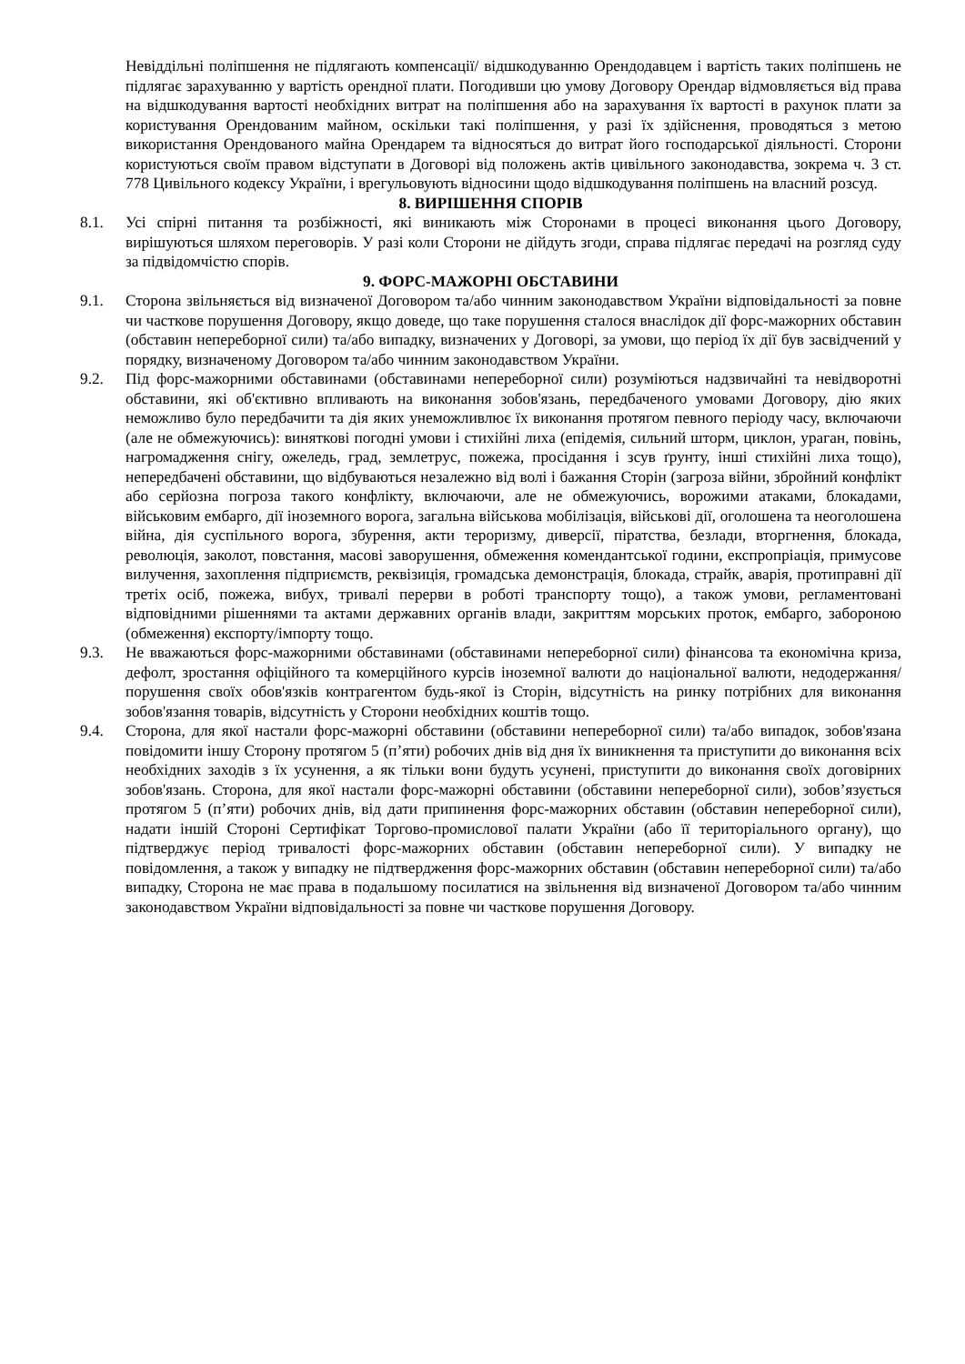Невіддільні поліпшення не підлягають компенсації/ відшкодуванню Орендодавцем і вартість таких поліпшень не підлягає зарахуванню у вартість орендної плати. Погодивши цю умову Договору Орендар відмовляється від права на відшкодування вартості необхідних витрат на поліпшення або на зарахування їх вартості в рахунок плати за користування Орендованим майном, оскільки такі поліпшення, у разі їх здійснення, проводяться з метою використання Орендованого майна Орендарем та відносяться до витрат його господарської діяльності. Сторони користуються своїм правом відступати в Договорі від положень актів цивільного законодавства, зокрема ч. 3 ст. 778 Цивільного кодексу України, і врегульовують відносини щодо відшкодування поліпшень на власний розсуд.
8. ВИРІШЕННЯ СПОРІВ
8.1. Усі спірні питання та розбіжності, які виникають між Сторонами в процесі виконання цього Договору, вирішуються шляхом переговорів. У разі коли Сторони не дійдуть згоди, справа підлягає передачі на розгляд суду за підвідомчістю спорів.
9. ФОРС-МАЖОРНІ ОБСТАВИНИ
9.1. Сторона звільняється від визначеної Договором та/або чинним законодавством України відповідальності за повне чи часткове порушення Договору, якщо доведе, що таке порушення сталося внаслідок дії форс-мажорних обставин (обставин непереборної сили) та/або випадку, визначених у Договорі, за умови, що період їх дії був засвідчений у порядку, визначеному Договором та/або чинним законодавством України.
9.2. Під форс-мажорними обставинами (обставинами непереборної сили) розуміються надзвичайні та невідворотні обставини, які об'єктивно впливають на виконання зобов'язань, передбаченого умовами Договору, дію яких неможливо було передбачити та дія яких унеможливлює їх виконання протягом певного періоду часу, включаючи (але не обмежуючись): виняткові погодні умови і стихійні лиха (епідемія, сильний шторм, циклон, ураган, повінь, нагромадження снігу, ожеледь, град, землетрус, пожежа, просідання і зсув ґрунту, інші стихійні лиха тощо), непередбачені обставини, що відбуваються незалежно від волі і бажання Сторін (загроза війни, збройний конфлікт або серйозна погроза такого конфлікту, включаючи, але не обмежуючись, ворожими атаками, блокадами, військовим ембарго, дії іноземного ворога, загальна військова мобілізація, військові дії, оголошена та неоголошена війна, дія суспільного ворога, збурення, акти тероризму, диверсії, піратства, безлади, вторгнення, блокада, революція, заколот, повстання, масові заворушення, обмеження комендантської години, експропріація, примусове вилучення, захоплення підприємств, реквізиція, громадська демонстрація, блокада, страйк, аварія, протиправні дії третіх осіб, пожежа, вибух, тривалі перерви в роботі транспорту тощо), а також умови, регламентовані відповідними рішеннями та актами державних органів влади, закриттям морських проток, ембарго, забороною (обмеження) експорту/імпорту тощо.
9.3. Не вважаються форс-мажорними обставинами (обставинами непереборної сили) фінансова та економічна криза, дефолт, зростання офіційного та комерційного курсів іноземної валюти до національної валюти, недодержання/порушення своїх обов'язків контрагентом будь-якої із Сторін, відсутність на ринку потрібних для виконання зобов'язання товарів, відсутність у Сторони необхідних коштів тощо.
9.4. Сторона, для якої настали форс-мажорні обставини (обставини непереборної сили) та/або випадок, зобов'язана повідомити іншу Сторону протягом 5 (п’яти) робочих днів від дня їх виникнення та приступити до виконання всіх необхідних заходів з їх усунення, а як тільки вони будуть усунені, приступити до виконання своїх договірних зобов'язань. Сторона, для якої настали форс-мажорні обставини (обставини непереборної сили), зобов’язується протягом 5 (п’яти) робочих днів, від дати припинення форс-мажорних обставин (обставин непереборної сили), надати іншій Стороні Сертифікат Торгово-промислової палати України (або її територіального органу), що підтверджує період тривалості форс-мажорних обставин (обставин непереборної сили). У випадку не повідомлення, а також у випадку не підтвердження форс-мажорних обставин (обставин непереборної сили) та/або випадку, Сторона не має права в подальшому посилатися на звільнення від визначеної Договором та/або чинним законодавством України відповідальності за повне чи часткове порушення Договору.